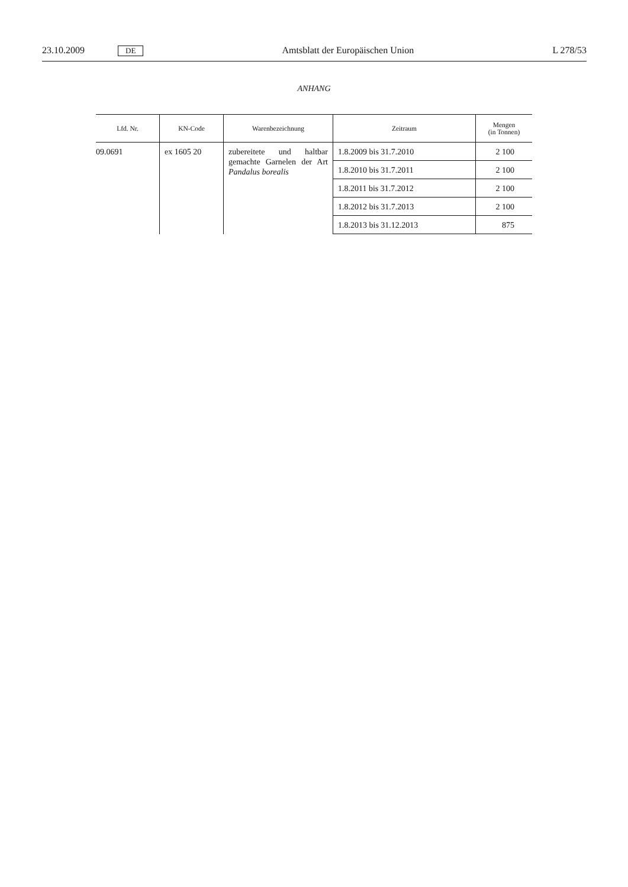23.10.2009 DE Amtsblatt der Europäischen Union L 278/53
ANHANG
| Lfd. Nr. | KN-Code | Warenbezeichnung | Zeitraum | Mengen (in Tonnen) |
| --- | --- | --- | --- | --- |
| 09.0691 | ex 1605 20 | zubereitete und haltbar gemachte Garnelen der Art Pandalus borealis | 1.8.2009 bis 31.7.2010 | 2 100 |
| | | | 1.8.2010 bis 31.7.2011 | 2 100 |
| | | | 1.8.2011 bis 31.7.2012 | 2 100 |
| | | | 1.8.2012 bis 31.7.2013 | 2 100 |
| | | | 1.8.2013 bis 31.12.2013 | 875 |